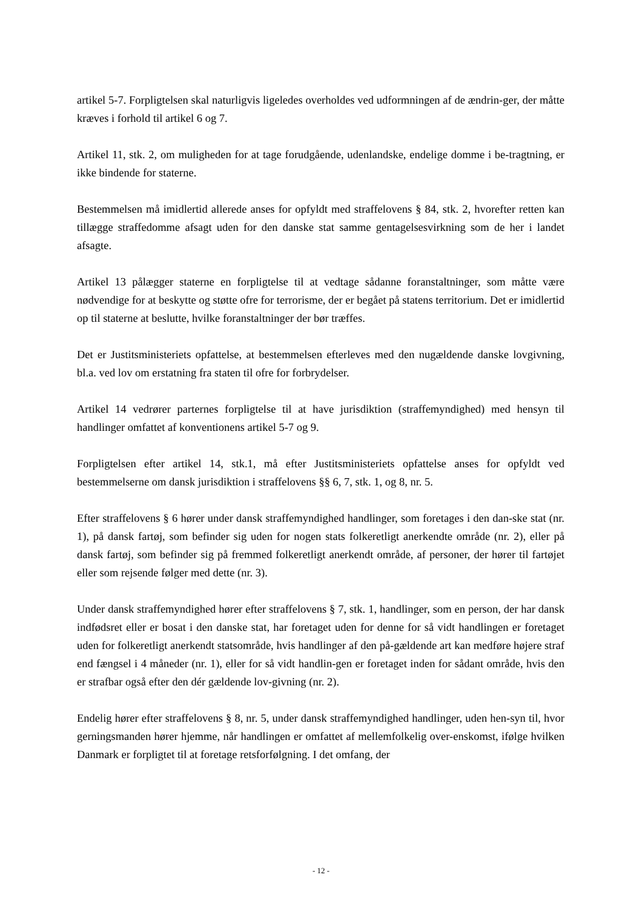artikel 5-7. Forpligtelsen skal naturligvis ligeledes overholdes ved udformningen af de ændrin-ger, der måtte kræves i forhold til artikel 6 og 7.
Artikel 11, stk. 2, om muligheden for at tage forudgående, udenlandske, endelige domme i be-tragtning, er ikke bindende for staterne.
Bestemmelsen må imidlertid allerede anses for opfyldt med straffelovens § 84, stk. 2, hvorefter retten kan tillægge straffedomme afsagt uden for den danske stat samme gentagelsesvirkning som de her i landet afsagte.
Artikel 13 pålægger staterne en forpligtelse til at vedtage sådanne foranstaltninger, som måtte være nødvendige for at beskytte og støtte ofre for terrorisme, der er begået på statens territorium. Det er imidlertid op til staterne at beslutte, hvilke foranstaltninger der bør træffes.
Det er Justitsministeriets opfattelse, at bestemmelsen efterleves med den nugældende danske lovgivning, bl.a. ved lov om erstatning fra staten til ofre for forbrydelser.
Artikel 14 vedrører parternes forpligtelse til at have jurisdiktion (straffemyndighed) med hensyn til handlinger omfattet af konventionens artikel 5-7 og 9.
Forpligtelsen efter artikel 14, stk.1, må efter Justitsministeriets opfattelse anses for opfyldt ved bestemmelserne om dansk jurisdiktion i straffelovens §§ 6, 7, stk. 1, og 8, nr. 5.
Efter straffelovens § 6 hører under dansk straffemyndighed handlinger, som foretages i den dan-ske stat (nr. 1), på dansk fartøj, som befinder sig uden for nogen stats folkeretligt anerkendte område (nr. 2), eller på dansk fartøj, som befinder sig på fremmed folkeretligt anerkendt område, af personer, der hører til fartøjet eller som rejsende følger med dette (nr. 3).
Under dansk straffemyndighed hører efter straffelovens § 7, stk. 1, handlinger, som en person, der har dansk indfødsret eller er bosat i den danske stat, har foretaget uden for denne for så vidt handlingen er foretaget uden for folkeretligt anerkendt statsområde, hvis handlinger af den på-gældende art kan medføre højere straf end fængsel i 4 måneder (nr. 1), eller for så vidt handlin-gen er foretaget inden for sådant område, hvis den er strafbar også efter den dér gældende lov-givning (nr. 2).
Endelig hører efter straffelovens § 8, nr. 5, under dansk straffemyndighed handlinger, uden hen-syn til, hvor gerningsmanden hører hjemme, når handlingen er omfattet af mellemfolkelig over-enskomst, ifølge hvilken Danmark er forpligtet til at foretage retsforfølgning. I det omfang, der
- 12 -